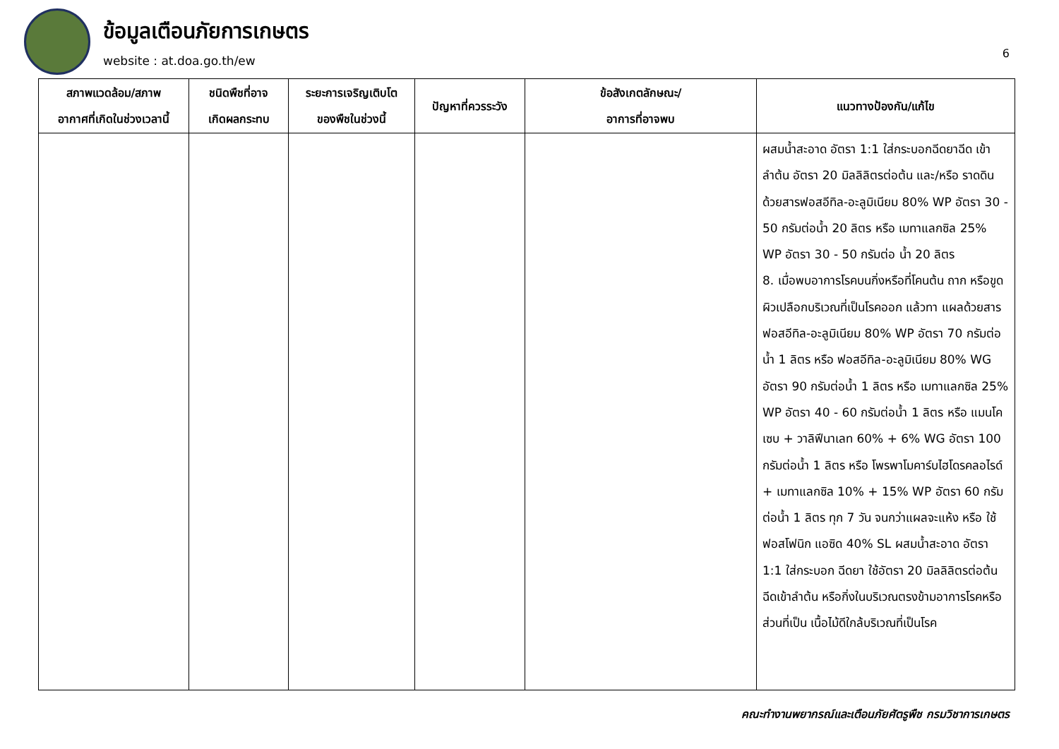ข้อมูลเตือนภัยการเกษตร
website : at.doa.go.th/ew
6
| สภาพแวดล้อม/สภาพ อากาศที่เกิดในช่วงเวลานี้ | ชนิดพืชที่อาจ เกิดผลกระทบ | ระยะการเจริญเติบโต ของพืชในช่วงนี้ | ปัญหาที่ควรระวัง | ข้อสังเกตลักษณะ/ อาการที่อาจพบ | แนวทางป้องกัน/แก้ไข |
| --- | --- | --- | --- | --- | --- |
| | | | | | ผสมน้ำสะอาด อัตรา 1:1 ใส่กระบอกฉีดยาฉีด เข้าลำต้น อัตรา 20 มิลลิลิตรต่อต้น และ/หรือ ราดดินด้วยสารฟอสอีทิล-อะลูมิเนียม 80% WP อัตรา 30 - 50 กรัมต่อน้ำ 20 ลิตร หรือ เมทาแลกซิล 25% WP อัตรา 30 - 50 กรัมต่อ น้ำ 20 ลิตร 8. เมื่อพบอาการโรคบนกิ่งหรือที่โคนต้น ถาก หรือขูดผิวเปลือกบริเวณที่เป็นโรคออก แล้วทา แผลด้วยสาร ฟอสอีทิล-อะลูมิเนียม 80% WP อัตรา 70 กรัมต่อน้ำ 1 ลิตร หรือ ฟอสอีทิล-อะลูมิเนียม 80% WG อัตรา 90 กรัมต่อน้ำ 1 ลิตร หรือ เมทาแลกซิล 25% WP อัตรา 40 - 60 กรัมต่อน้ำ 1 ลิตร หรือ แมนโคเซบ + วาลิฟีนาเลท 60% + 6% WG อัตรา 100 กรัมต่อน้ำ 1 ลิตร หรือ โพรพาโมคาร์บไฮโดรคลอไรด์ + เมทาแลกซิล 10% + 15% WP อัตรา 60 กรัมต่อน้ำ 1 ลิตร ทุก 7 วัน จนกว่าแผลจะแห้ง หรือ ใช้ฟอสโฟนิก แอซิด 40% SL ผสมน้ำสะอาด อัตรา 1:1 ใส่กระบอก ฉีดยา ใช้อัตรา 20 มิลลิลิตรต่อต้น ฉีดเข้าลำต้น หรือกิ่งในบริเวณตรงข้ามอาการโรคหรือส่วนที่เป็น เนื้อไม้ดีใกล้บริเวณที่เป็นโรค |
คณะทำงานพยากรณ์และเตือนภัยศัตรูพืช กรมวิชาการเกษตร